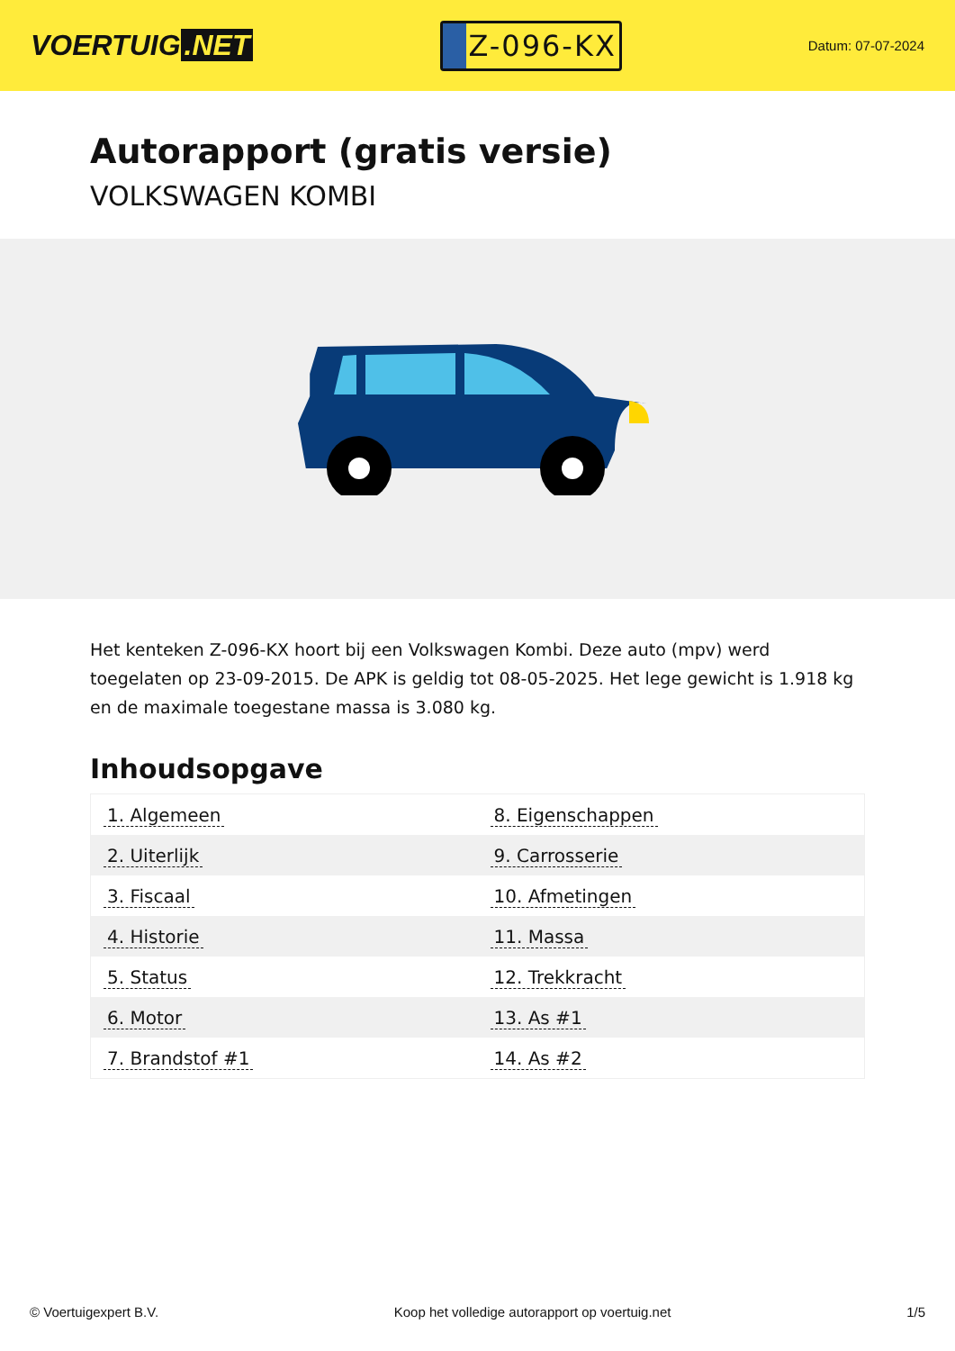VOERTUIG.NET
Z-096-KX
Datum: 07-07-2024
Autorapport (gratis versie)
VOLKSWAGEN KOMBI
Het kenteken Z-096-KX hoort bij een Volkswagen Kombi. Deze auto (mpv) werd toegelaten op 23-09-2015. De APK is geldig tot 08-05-2025. Het lege gewicht is 1.918 kg en de maximale toegestane massa is 3.080 kg.
Inhoudsopgave
| 1. Algemeen | 8. Eigenschappen |
| 2. Uiterlijk | 9. Carrosserie |
| 3. Fiscaal | 10. Afmetingen |
| 4. Historie | 11. Massa |
| 5. Status | 12. Trekkracht |
| 6. Motor | 13. As #1 |
| 7. Brandstof #1 | 14. As #2 |
© Voertuigexpert B.V. Koop het volledige autorapport op voertuig.net 1/5